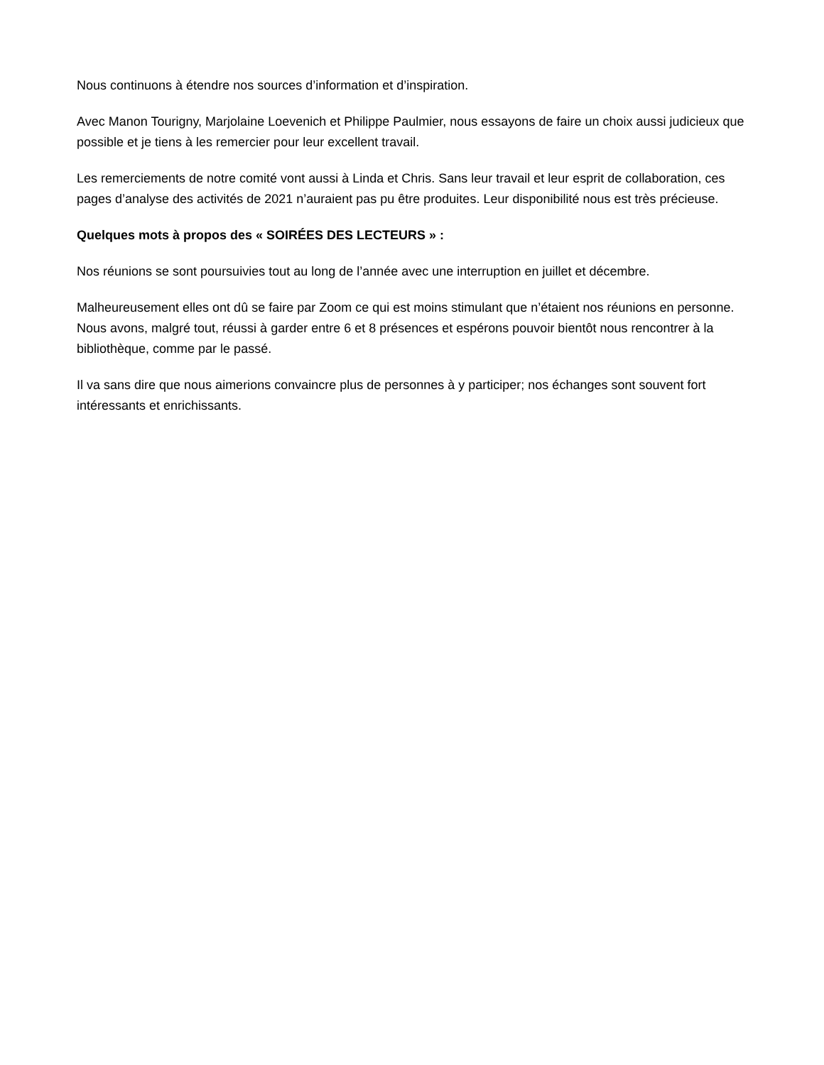Nous continuons à étendre nos sources d’information et d’inspiration.
Avec Manon Tourigny, Marjolaine Loevenich et Philippe Paulmier, nous essayons de faire un choix aussi judicieux que possible et je tiens à les remercier pour leur excellent travail.
Les remerciements de notre comité vont aussi à Linda et Chris. Sans leur travail et leur esprit de collaboration, ces pages d’analyse des activités de 2021 n’auraient pas pu être produites. Leur disponibilité nous est très précieuse.
Quelques mots à propos des « SOIRÉES DES LECTEURS » :
Nos réunions se sont poursuivies tout au long de l’année avec une interruption en juillet et décembre.
Malheureusement elles ont dû se faire par Zoom ce qui est moins stimulant que n’étaient nos réunions en personne. Nous avons, malgré tout, réussi à garder entre 6 et 8 présences et espérons pouvoir bientôt nous rencontrer à la bibliothèque, comme par le passé.
Il va sans dire que nous aimerions convaincre plus de personnes à y participer; nos échanges sont souvent fort intéressants et enrichissants.